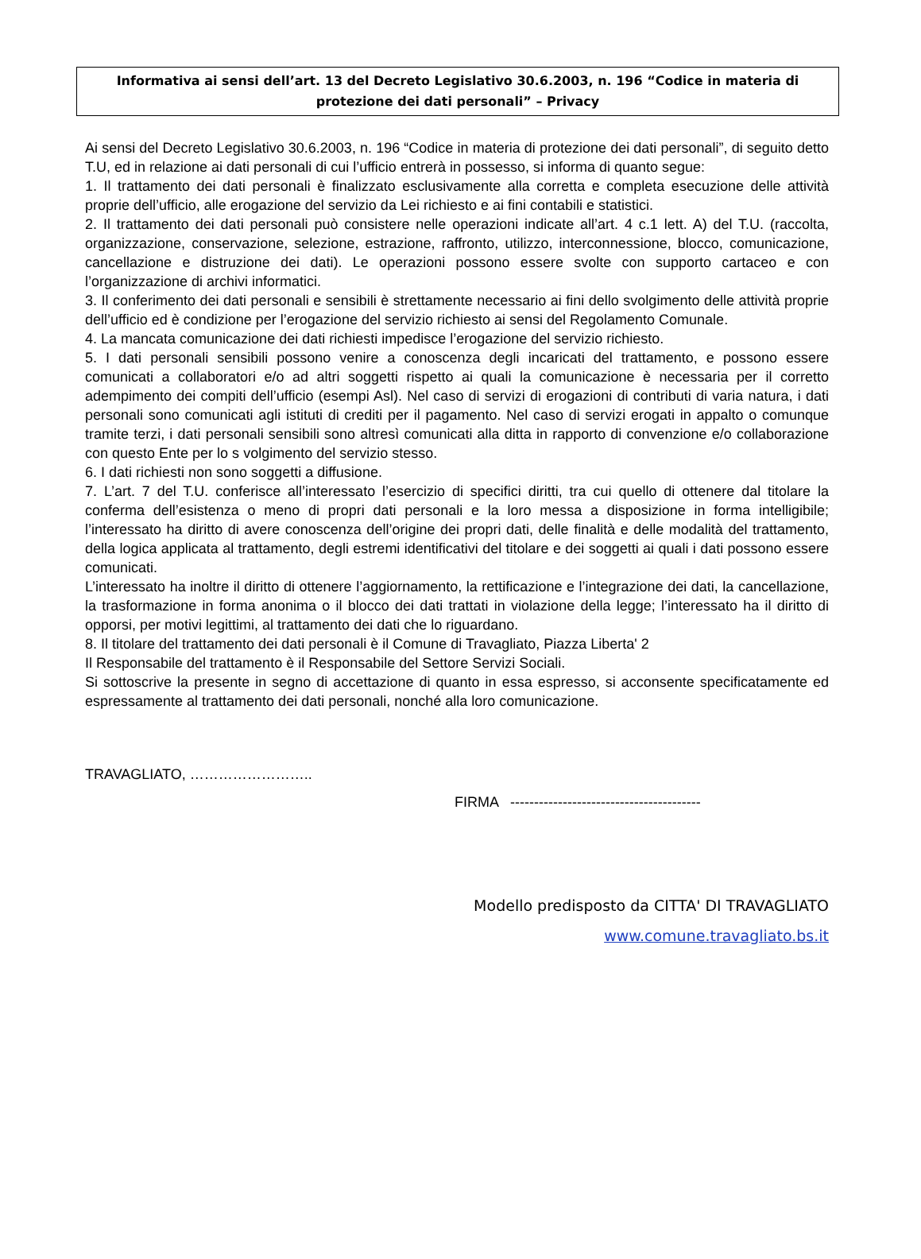Informativa ai sensi dell’art. 13 del Decreto Legislativo 30.6.2003, n. 196 “Codice in materia di
protezione dei dati personali” – Privacy
Ai sensi del Decreto Legislativo 30.6.2003, n. 196 “Codice in materia di protezione dei dati personali”, di seguito detto T.U, ed in relazione ai dati personali di cui l’ufficio entrerà in possesso, si informa di quanto segue:
1. Il trattamento dei dati personali è finalizzato esclusivamente alla corretta e completa esecuzione delle attività proprie dell’ufficio, alle erogazione del servizio da Lei richiesto e ai fini contabili e statistici.
2. Il trattamento dei dati personali può consistere nelle operazioni indicate all’art. 4 c.1 lett. A) del T.U. (raccolta, organizzazione, conservazione, selezione, estrazione, raffronto, utilizzo, interconnessione, blocco, comunicazione, cancellazione e distruzione dei dati). Le operazioni possono essere svolte con supporto cartaceo e con l’organizzazione di archivi informatici.
3. Il conferimento dei dati personali e sensibili è strettamente necessario ai fini dello svolgimento delle attività proprie dell’ufficio ed è condizione per l’erogazione del servizio richiesto ai sensi del Regolamento Comunale.
4. La mancata comunicazione dei dati richiesti impedisce l’erogazione del servizio richiesto.
5. I dati personali sensibili possono venire a conoscenza degli incaricati del trattamento, e possono essere comunicati a collaboratori e/o ad altri soggetti rispetto ai quali la comunicazione è necessaria per il corretto adempimento dei compiti dell’ufficio (esempi Asl). Nel caso di servizi di erogazioni di contributi di varia natura, i dati personali sono comunicati agli istituti di crediti per il pagamento. Nel caso di servizi erogati in appalto o comunque tramite terzi, i dati personali sensibili sono altresì comunicati alla ditta in rapporto di convenzione e/o collaborazione con questo Ente per lo s volgimento del servizio stesso.
6. I dati richiesti non sono soggetti a diffusione.
7. L’art. 7 del T.U. conferisce all’interessato l’esercizio di specifici diritti, tra cui quello di ottenere dal titolare la conferma dell’esistenza o meno di propri dati personali e la loro messa a disposizione in forma intelligibile; l’interessato ha diritto di avere conoscenza dell’origine dei propri dati, delle finalità e delle modalità del trattamento, della logica applicata al trattamento, degli estremi identificativi del titolare e dei soggetti ai quali i dati possono essere comunicati.
L’interessato ha inoltre il diritto di ottenere l’aggiornamento, la rettificazione e l’integrazione dei dati, la cancellazione, la trasformazione in forma anonima o il blocco dei dati trattati in violazione della legge; l’interessato ha il diritto di opporsi, per motivi legittimi, al trattamento dei dati che lo riguardano.
8. Il titolare del trattamento dei dati personali è il Comune di Travagliato, Piazza Liberta' 2
Il Responsabile del trattamento è il Responsabile del Settore Servizi Sociali.
Si sottoscrive la presente in segno di accettazione di quanto in essa espresso, si acconsente specificatamente ed espressamente al trattamento dei dati personali, nonché alla loro comunicazione.
TRAVAGLIATO, ……………………..
FIRMA ----------------------------------------
Modello predisposto da CITTA' DI TRAVAGLIATO
www.comune.travagliato.bs.it